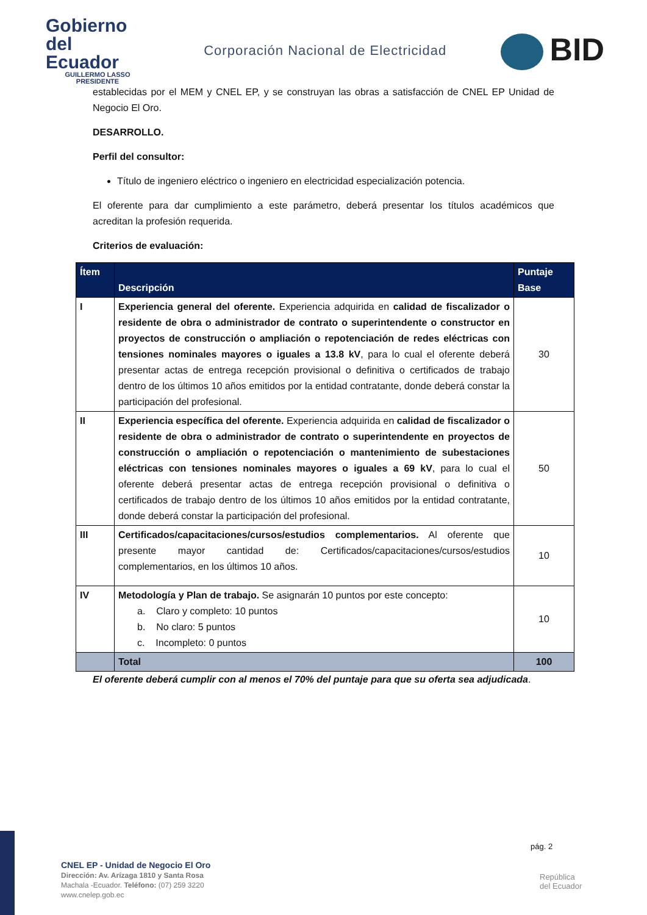Gobierno
del Ecuador
GUILLERMO LASSO
PRESIDENTE
Corporación Nacional de Electricidad
BID
establecidas por el MEM y CNEL EP, y se construyan las obras a satisfacción de CNEL EP Unidad de Negocio El Oro.
DESARROLLO.
Perfil del consultor:
Título de ingeniero eléctrico o ingeniero en electricidad especialización potencia.
El oferente para dar cumplimiento a este parámetro, deberá presentar los títulos académicos que acreditan la profesión requerida.
Criterios de evaluación:
| Ítem | Descripción | Puntaje Base |
| --- | --- | --- |
| I | Experiencia general del oferente. Experiencia adquirida en calidad de fiscalizador o residente de obra o administrador de contrato o superintendente o constructor en proyectos de construcción o ampliación o repotenciación de redes eléctricas con tensiones nominales mayores o iguales a 13.8 kV , para lo cual el oferente deberá presentar actas de entrega recepción provisional o definitiva o certificados de trabajo dentro de los últimos 10 años emitidos por la entidad contratante, donde deberá constar la participación del profesional. | 30 |
| II | Experiencia específica del oferente. Experiencia adquirida en calidad de fiscalizador o residente de obra o administrador de contrato o superintendente en proyectos de construcción o ampliación o repotenciación o mantenimiento de subestaciones eléctricas con tensiones nominales mayores o iguales a 69 kV , para lo cual el oferente deberá presentar actas de entrega recepción provisional o definitiva o certificados de trabajo dentro de los últimos 10 años emitidos por la entidad contratante, donde deberá constar la participación del profesional. | 50 |
| III | Certificados/capacitaciones/cursos/estudios complementarios. Al oferente que presente mayor cantidad de: Certificados/capacitaciones/cursos/estudios complementarios, en los últimos 10 años. | 10 |
| IV | Metodología y Plan de trabajo. Se asignarán 10 puntos por este concepto: a. Claro y completo: 10 puntos b. No claro: 5 puntos c. Incompleto: 0 puntos | 10 |
| | Total | 100 |
El oferente deberá cumplir con al menos el 70% del puntaje para que su oferta sea adjudicada.
pág. 2
CNEL EP - Unidad de Negocio El Oro
Dirección: Av. Arízaga 1810 y Santa Rosa
Machala -Ecuador. Teléfono: (07) 259 3220
www.cnelep.gob.ec
República
del Ecuador